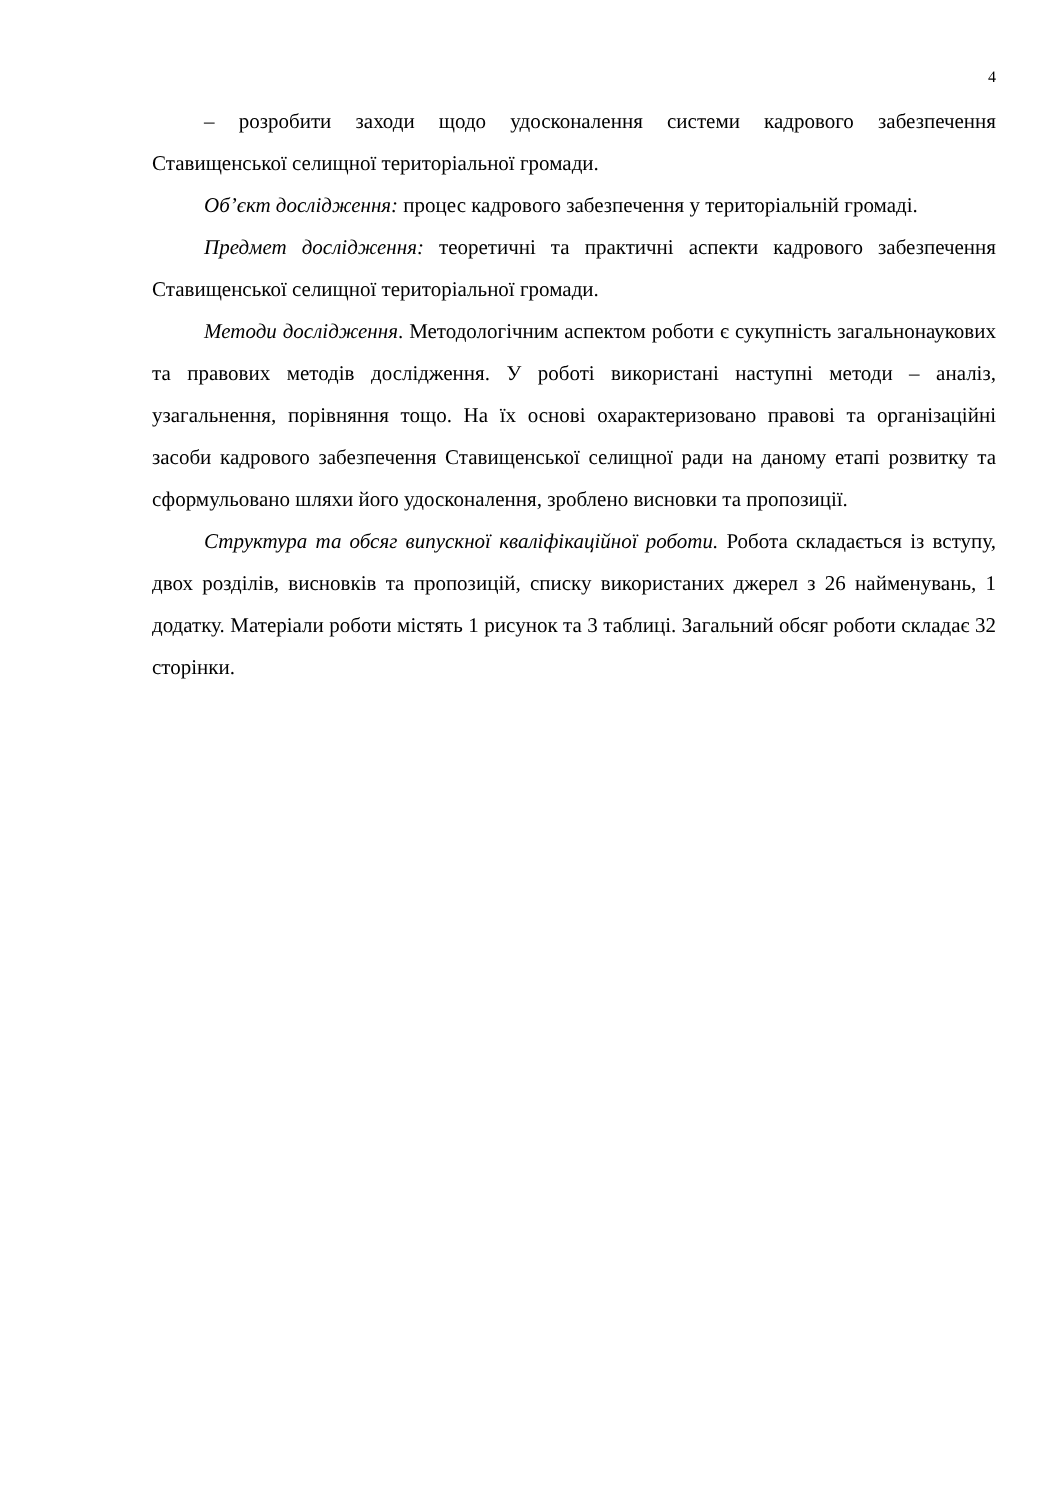4
– розробити заходи щодо удосконалення системи кадрового забезпечення Ставищенської селищної територіальної громади.
Об’єкт дослідження: процес кадрового забезпечення у територіальній громаді.
Предмет дослідження: теоретичні та практичні аспекти кадрового забезпечення Ставищенської селищної територіальної громади.
Методи дослідження. Методологічним аспектом роботи є сукупність загальнонаукових та правових методів дослідження. У роботі використані наступні методи – аналіз, узагальнення, порівняння тощо. На їх основі охарактеризовано правові та організаційні засоби кадрового забезпечення Ставищенської селищної ради на даному етапі розвитку та сформульовано шляхи його удосконалення, зроблено висновки та пропозиції.
Структура та обсяг випускної кваліфікаційної роботи. Робота складається із вступу, двох розділів, висновків та пропозицій, списку використаних джерел з 26 найменувань, 1 додатку. Матеріали роботи містять 1 рисунок та 3 таблиці. Загальний обсяг роботи складає 32 сторінки.